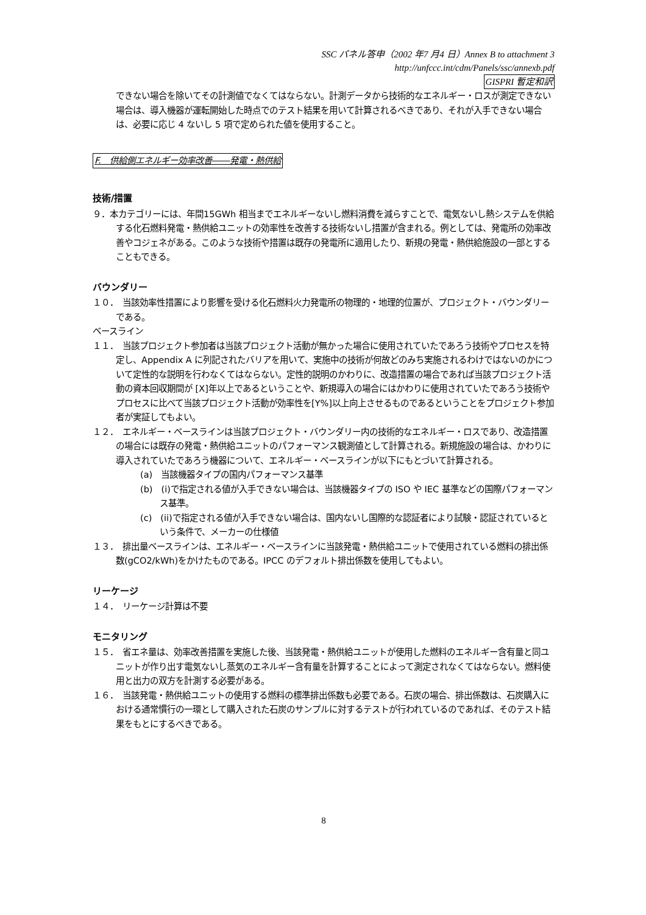SSC パネル答申（2002 年7 月4 日）Annex B to attachment 3
http://unfccc.int/cdm/Panels/ssc/annexb.pdf
GISPRI 暫定和訳
できない場合を除いてその計測値でなくてはならない。計測データから技術的なエネルギー・ロスが測定できない場合は、導入機器が運転開始した時点でのテスト結果を用いて計算されるべきであり、それが入手できない場合は、必要に応じ 4 ないし 5 項で定められた値を使用すること。
F.　供給側エネルギー効率改善――発電・熱供給
技術/措置
９．本カテゴリーには、年間15GWh 相当までエネルギーないし燃料消費を減らすことで、電気ないし熱システムを供給する化石燃料発電・熱供給ユニットの効率性を改善する技術ないし措置が含まれる。例としては、発電所の効率改善やコジェネがある。このような技術や措置は既存の発電所に適用したり、新規の発電・熱供給施設の一部とすることもできる。
バウンダリー
１０．　当該効率性措置により影響を受ける化石燃料火力発電所の物理的・地理的位置が、プロジェクト・バウンダリーである。
ベースライン
１１．　当該プロジェクト参加者は当該プロジェクト活動が無かった場合に使用されていたであろう技術やプロセスを特定し、Appendix A に列記されたバリアを用いて、実施中の技術が何故どのみち実施されるわけではないのかについて定性的な説明を行わなくてはならない。定性的説明のかわりに、改造措置の場合であれば当該プロジェクト活動の資本回収期間が [X]年以上であるということや、新規導入の場合にはかわりに使用されていたであろう技術やプロセスに比べて当該プロジェクト活動が効率性を[Y%]以上向上させるものであるということをプロジェクト参加者が実証してもよい。
１２．　エネルギー・ベースラインは当該プロジェクト・バウンダリー内の技術的なエネルギー・ロスであり、改造措置の場合には既存の発電・熱供給ユニットのパフォーマンス観測値として計算される。新規施設の場合は、かわりに導入されていたであろう機器について、エネルギー・ベースラインが以下にもとづいて計算される。
(a)　当該機器タイプの国内パフォーマンス基準
(b)　(i)で指定される値が入手できない場合は、当該機器タイプの ISO や IEC 基準などの国際パフォーマンス基準。
(c)　(ii)で指定される値が入手できない場合は、国内ないし国際的な認証者により試験・認証されているという条件で、メーカーの仕様値
１３．　排出量ベースラインは、エネルギー・ベースラインに当該発電・熱供給ユニットで使用されている燃料の排出係数(gCO2/kWh)をかけたものである。IPCC のデフォルト排出係数を使用してもよい。
リーケージ
１４．　リーケージ計算は不要
モニタリング
１５．　省エネ量は、効率改善措置を実施した後、当該発電・熱供給ユニットが使用した燃料のエネルギー含有量と同ユニットが作り出す電気ないし蒸気のエネルギー含有量を計算することによって測定されなくてはならない。燃料使用と出力の双方を計測する必要がある。
１６．　当該発電・熱供給ユニットの使用する燃料の標準排出係数も必要である。石炭の場合、排出係数は、石炭購入における通常慣行の一環として購入された石炭のサンプルに対するテストが行われているのであれば、そのテスト結果をもとにするべきである。
8